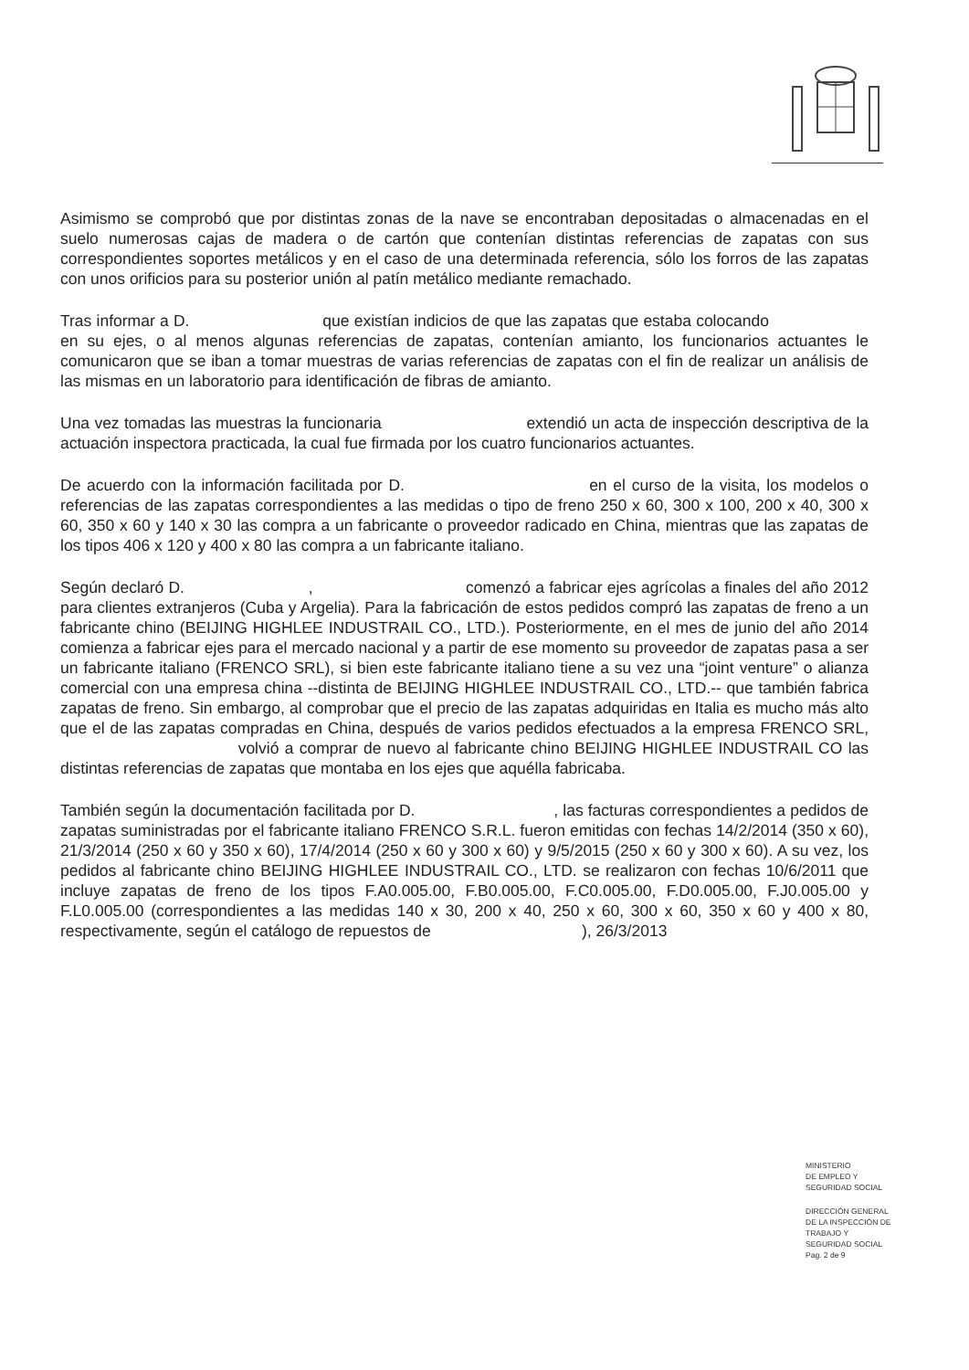Asimismo se comprobó que por distintas zonas de la nave se encontraban depositadas o almacenadas en el suelo numerosas cajas de madera o de cartón que contenían distintas referencias de zapatas con sus correspondientes soportes metálicos y en el caso de una determinada referencia, sólo los forros de las zapatas con unos orificios para su posterior unión al patín metálico mediante remachado.
Tras informar a D. que existían indicios de que las zapatas que estaba colocando en su ejes, o al menos algunas referencias de zapatas, contenían amianto, los funcionarios actuantes le comunicaron que se iban a tomar muestras de varias referencias de zapatas con el fin de realizar un análisis de las mismas en un laboratorio para identificación de fibras de amianto.
Una vez tomadas las muestras la funcionaria extendió un acta de inspección descriptiva de la actuación inspectora practicada, la cual fue firmada por los cuatro funcionarios actuantes.
De acuerdo con la información facilitada por D. en el curso de la visita, los modelos o referencias de las zapatas correspondientes a las medidas o tipo de freno 250 x 60, 300 x 100, 200 x 40, 300 x 60, 350 x 60 y 140 x 30 las compra a un fabricante o proveedor radicado en China, mientras que las zapatas de los tipos 406 x 120 y 400 x 80 las compra a un fabricante italiano.
Según declaró D. , comenzó a fabricar ejes agrícolas a finales del año 2012 para clientes extranjeros (Cuba y Argelia). Para la fabricación de estos pedidos compró las zapatas de freno a un fabricante chino (BEIJING HIGHLEE INDUSTRAIL CO., LTD.). Posteriormente, en el mes de junio del año 2014 comienza a fabricar ejes para el mercado nacional y a partir de ese momento su proveedor de zapatas pasa a ser un fabricante italiano (FRENCO SRL), si bien este fabricante italiano tiene a su vez una “joint venture” o alianza comercial con una empresa china --distinta de BEIJING HIGHLEE INDUSTRAIL CO., LTD.-- que también fabrica zapatas de freno. Sin embargo, al comprobar que el precio de las zapatas adquiridas en Italia es mucho más alto que el de las zapatas compradas en China, después de varios pedidos efectuados a la empresa FRENCO SRL, volvió a comprar de nuevo al fabricante chino BEIJING HIGHLEE INDUSTRAIL CO las distintas referencias de zapatas que montaba en los ejes que aquélla fabricaba.
También según la documentación facilitada por D. , las facturas correspondientes a pedidos de zapatas suministradas por el fabricante italiano FRENCO S.R.L. fueron emitidas con fechas 14/2/2014 (350 x 60), 21/3/2014 (250 x 60 y 350 x 60), 17/4/2014 (250 x 60 y 300 x 60) y 9/5/2015 (250 x 60 y 300 x 60). A su vez, los pedidos al fabricante chino BEIJING HIGHLEE INDUSTRAIL CO., LTD. se realizaron con fechas 10/6/2011 que incluye zapatas de freno de los tipos F.A0.005.00, F.B0.005.00, F.C0.005.00, F.D0.005.00, F.J0.005.00 y F.L0.005.00 (correspondientes a las medidas 140 x 30, 200 x 40, 250 x 60, 300 x 60, 350 x 60 y 400 x 80, respectivamente, según el catálogo de repuestos de ), 26/3/2013
MINISTERIO
DE EMPLEO Y
SEGURIDAD SOCIAL
DIRECCIÓN GENERAL
DE LA INSPECCIÓN DE
TRABAJO Y
SEGURIDAD SOCIAL
Pag. 2 de 9